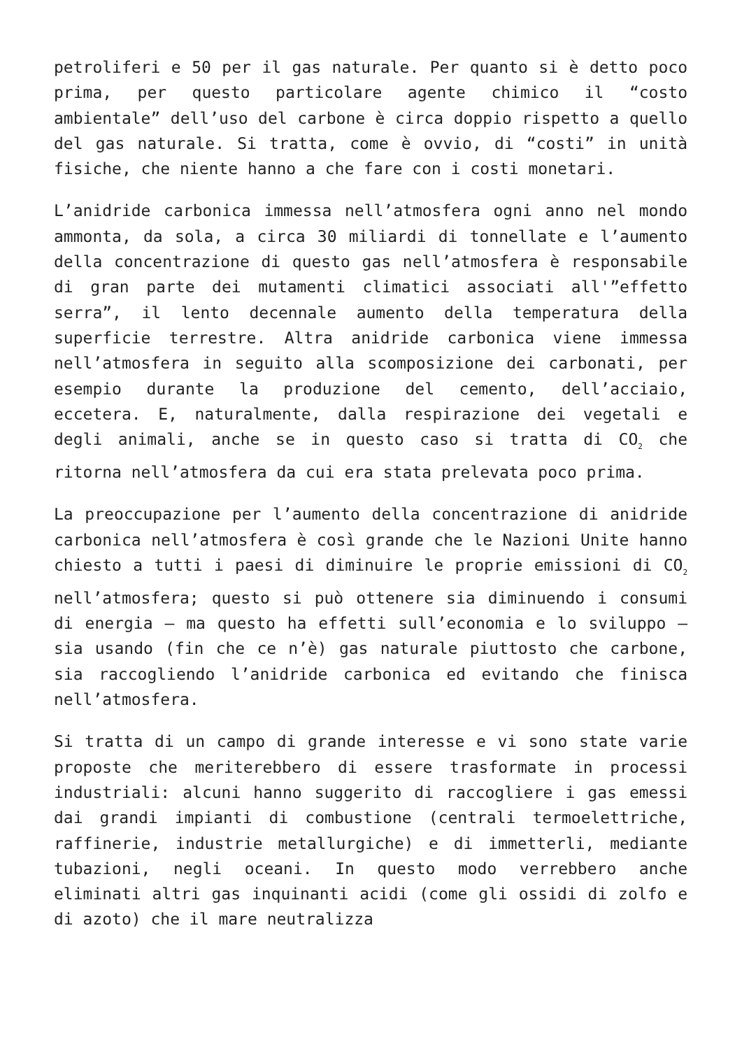petroliferi e 50 per il gas naturale. Per quanto si è detto poco prima, per questo particolare agente chimico il “costo ambientale” dell’uso del carbone è circa doppio rispetto a quello del gas naturale. Si tratta, come è ovvio, di “costi” in unità fisiche, che niente hanno a che fare con i costi monetari.
L’anidride carbonica immessa nell’atmosfera ogni anno nel mondo ammonta, da sola, a circa 30 miliardi di tonnellate e l’aumento della concentrazione di questo gas nell’atmosfera è responsabile di gran parte dei mutamenti climatici associati all'”effetto serra”, il lento decennale aumento della temperatura della superficie terrestre. Altra anidride carbonica viene immessa nell’atmosfera in seguito alla scomposizione dei carbonati, per esempio durante la produzione del cemento, dell’acciaio, eccetera. E, naturalmente, dalla respirazione dei vegetali e degli animali, anche se in questo caso si tratta di CO<sub>2</sub> che ritorna nell’atmosfera da cui era stata prelevata poco prima.
La preoccupazione per l’aumento della concentrazione di anidride carbonica nell’atmosfera è così grande che le Nazioni Unite hanno chiesto a tutti i paesi di diminuire le proprie emissioni di CO<sub>2</sub> nell’atmosfera; questo si può ottenere sia diminuendo i consumi di energia – ma questo ha effetti sull’economia e lo sviluppo – sia usando (fin che ce n’è) gas naturale piuttosto che carbone, sia raccogliendo l’anidride carbonica ed evitando che finisca nell’atmosfera.
Si tratta di un campo di grande interesse e vi sono state varie proposte che meriterebbero di essere trasformate in processi industriali: alcuni hanno suggerito di raccogliere i gas emessi dai grandi impianti di combustione (centrali termoelettriche, raffinerie, industrie metallurgiche) e di immetterli, mediante tubazioni, negli oceani. In questo modo verrebbero anche eliminati altri gas inquinanti acidi (come gli ossidi di zolfo e di azoto) che il mare neutralizza